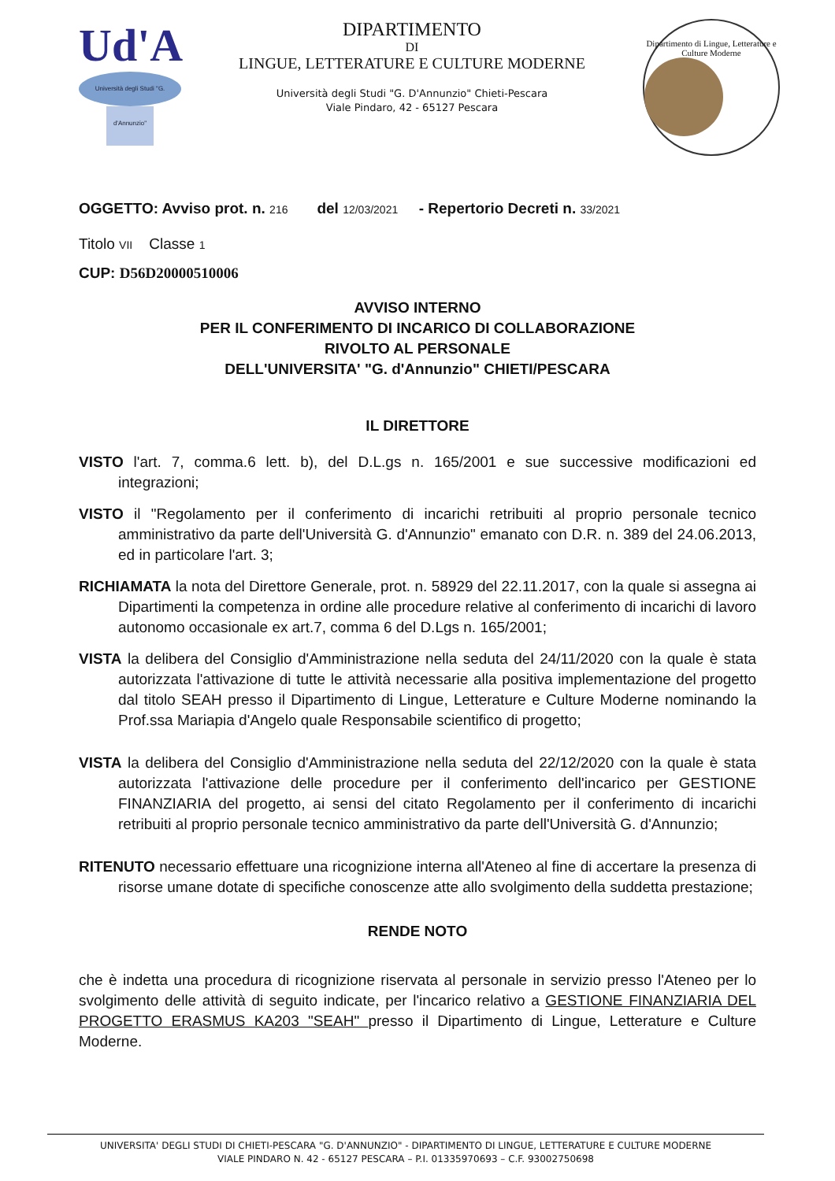Ud'A
Università degli Studi "G. d'Annunzio"
DIPARTIMENTO
DI
LINGUE, LETTERATURE E CULTURE MODERNE
Università degli Studi "G. D'Annunzio" Chieti-Pescara
Viale Pindaro, 42 - 65127 Pescara
Dipartimento di Lingue, Letterature e Culture Moderne
OGGETTO: Avviso prot. n. 216 del 12/03/2021 - Repertorio Decreti n. 33/2021
Titolo VII Classe 1
CUP: D56D20000510006
AVVISO INTERNO
PER IL CONFERIMENTO DI INCARICO DI COLLABORAZIONE
RIVOLTO AL PERSONALE
DELL'UNIVERSITA' "G. d'Annunzio" CHIETI/PESCARA
IL DIRETTORE
VISTO l'art. 7, comma.6 lett. b), del D.L.gs n. 165/2001 e sue successive modificazioni ed integrazioni;
VISTO il "Regolamento per il conferimento di incarichi retribuiti al proprio personale tecnico amministrativo da parte dell'Università G. d'Annunzio" emanato con D.R. n. 389 del 24.06.2013, ed in particolare l'art. 3;
RICHIAMATA la nota del Direttore Generale, prot. n. 58929 del 22.11.2017, con la quale si assegna ai Dipartimenti la competenza in ordine alle procedure relative al conferimento di incarichi di lavoro autonomo occasionale ex art.7, comma 6 del D.Lgs n. 165/2001;
VISTA la delibera del Consiglio d'Amministrazione nella seduta del 24/11/2020 con la quale è stata autorizzata l'attivazione di tutte le attività necessarie alla positiva implementazione del progetto dal titolo SEAH presso il Dipartimento di Lingue, Letterature e Culture Moderne nominando la Prof.ssa Mariapia d'Angelo quale Responsabile scientifico di progetto;
VISTA la delibera del Consiglio d'Amministrazione nella seduta del 22/12/2020 con la quale è stata autorizzata l'attivazione delle procedure per il conferimento dell'incarico per GESTIONE FINANZIARIA del progetto, ai sensi del citato Regolamento per il conferimento di incarichi retribuiti al proprio personale tecnico amministrativo da parte dell'Università G. d'Annunzio;
RITENUTO necessario effettuare una ricognizione interna all'Ateneo al fine di accertare la presenza di risorse umane dotate di specifiche conoscenze atte allo svolgimento della suddetta prestazione;
RENDE NOTO
che è indetta una procedura di ricognizione riservata al personale in servizio presso l'Ateneo per lo svolgimento delle attività di seguito indicate, per l'incarico relativo a GESTIONE FINANZIARIA DEL PROGETTO ERASMUS KA203 "SEAH" presso il Dipartimento di Lingue, Letterature e Culture Moderne.
UNIVERSITA' DEGLI STUDI DI CHIETI-PESCARA "G. D'ANNUNZIO" - DIPARTIMENTO DI LINGUE, LETTERATURE E CULTURE MODERNE
VIALE PINDARO N. 42 - 65127 PESCARA – P.I. 01335970693 – C.F. 93002750698